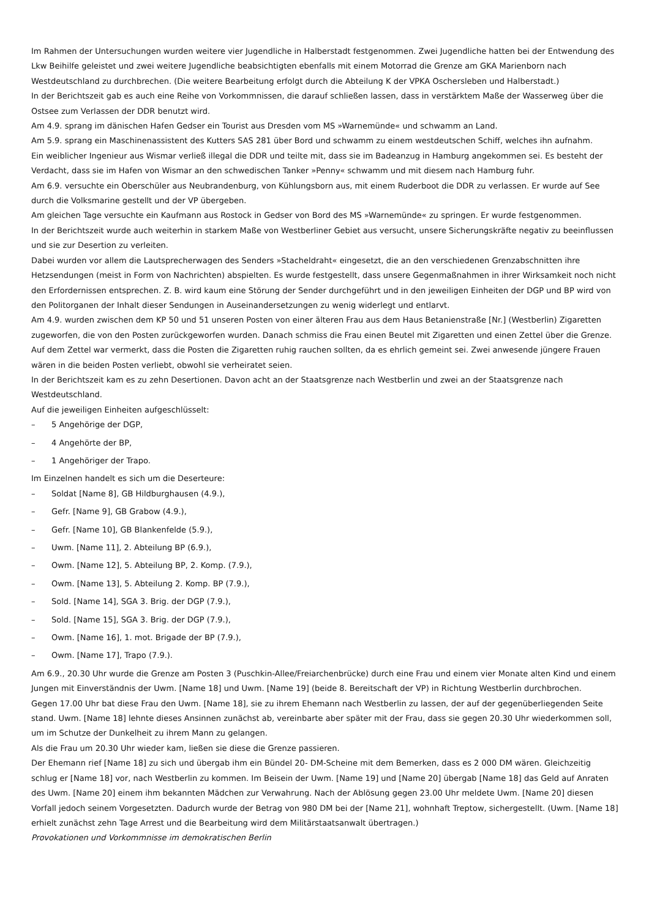Im Rahmen der Untersuchungen wurden weitere vier Jugendliche in Halberstadt festgenommen. Zwei Jugendliche hatten bei der Entwendung des Lkw Beihilfe geleistet und zwei weitere Jugendliche beabsichtigten ebenfalls mit einem Motorrad die Grenze am GKA Marienborn nach Westdeutschland zu durchbrechen. (Die weitere Bearbeitung erfolgt durch die Abteilung K der VPKA Oschersleben und Halberstadt.)
In der Berichtszeit gab es auch eine Reihe von Vorkommnissen, die darauf schließen lassen, dass in verstärktem Maße der Wasserweg über die Ostsee zum Verlassen der DDR benutzt wird.
Am 4.9. sprang im dänischen Hafen Gedser ein Tourist aus Dresden vom MS »Warnemünde« und schwamm an Land.
Am 5.9. sprang ein Maschinenassistent des Kutters SAS 281 über Bord und schwamm zu einem westdeutschen Schiff, welches ihn aufnahm.
Ein weiblicher Ingenieur aus Wismar verließ illegal die DDR und teilte mit, dass sie im Badeanzug in Hamburg angekommen sei. Es besteht der Verdacht, dass sie im Hafen von Wismar an den schwedischen Tanker »Penny« schwamm und mit diesem nach Hamburg fuhr.
Am 6.9. versuchte ein Oberschüler aus Neubrandenburg, von Kühlungsborn aus, mit einem Ruderboot die DDR zu verlassen. Er wurde auf See durch die Volksmarine gestellt und der VP übergeben.
Am gleichen Tage versuchte ein Kaufmann aus Rostock in Gedser von Bord des MS »Warnemünde« zu springen. Er wurde festgenommen.
In der Berichtszeit wurde auch weiterhin in starkem Maße von Westberliner Gebiet aus versucht, unsere Sicherungskräfte negativ zu beeinflussen und sie zur Desertion zu verleiten.
Dabei wurden vor allem die Lautsprecherwagen des Senders »Stacheldraht« eingesetzt, die an den verschiedenen Grenzabschnitten ihre Hetzsendungen (meist in Form von Nachrichten) abspielten. Es wurde festgestellt, dass unsere Gegenmaßnahmen in ihrer Wirksamkeit noch nicht den Erfordernissen entsprechen. Z. B. wird kaum eine Störung der Sender durchgeführt und in den jeweiligen Einheiten der DGP und BP wird von den Politorganen der Inhalt dieser Sendungen in Auseinandersetzungen zu wenig widerlegt und entlarvt.
Am 4.9. wurden zwischen dem KP 50 und 51 unseren Posten von einer älteren Frau aus dem Haus Betanienstraße [Nr.] (Westberlin) Zigaretten zugeworfen, die von den Posten zurückgeworfen wurden. Danach schmiss die Frau einen Beutel mit Zigaretten und einen Zettel über die Grenze. Auf dem Zettel war vermerkt, dass die Posten die Zigaretten ruhig rauchen sollten, da es ehrlich gemeint sei. Zwei anwesende jüngere Frauen wären in die beiden Posten verliebt, obwohl sie verheiratet seien.
In der Berichtszeit kam es zu zehn Desertionen. Davon acht an der Staatsgrenze nach Westberlin und zwei an der Staatsgrenze nach Westdeutschland.
Auf die jeweiligen Einheiten aufgeschlüsselt:
– 5 Angehörige der DGP,
– 4 Angehörte der BP,
– 1 Angehöriger der Trapo.
Im Einzelnen handelt es sich um die Deserteure:
– Soldat [Name 8], GB Hildburghausen (4.9.),
– Gefr. [Name 9], GB Grabow (4.9.),
– Gefr. [Name 10], GB Blankenfelde (5.9.),
– Uwm. [Name 11], 2. Abteilung BP (6.9.),
– Owm. [Name 12], 5. Abteilung BP, 2. Komp. (7.9.),
– Owm. [Name 13], 5. Abteilung 2. Komp. BP (7.9.),
– Sold. [Name 14], SGA 3. Brig. der DGP (7.9.),
– Sold. [Name 15], SGA 3. Brig. der DGP (7.9.),
– Owm. [Name 16], 1. mot. Brigade der BP (7.9.),
– Owm. [Name 17], Trapo (7.9.).
Am 6.9., 20.30 Uhr wurde die Grenze am Posten 3 (Puschkin-Allee/Freiarchenbrücke) durch eine Frau und einem vier Monate alten Kind und einem Jungen mit Einverständnis der Uwm. [Name 18] und Uwm. [Name 19] (beide 8. Bereitschaft der VP) in Richtung Westberlin durchbrochen.
Gegen 17.00 Uhr bat diese Frau den Uwm. [Name 18], sie zu ihrem Ehemann nach Westberlin zu lassen, der auf der gegenüberliegenden Seite stand. Uwm. [Name 18] lehnte dieses Ansinnen zunächst ab, vereinbarte aber später mit der Frau, dass sie gegen 20.30 Uhr wiederkommen soll, um im Schutze der Dunkelheit zu ihrem Mann zu gelangen.
Als die Frau um 20.30 Uhr wieder kam, ließen sie diese die Grenze passieren.
Der Ehemann rief [Name 18] zu sich und übergab ihm ein Bündel 20- DM-Scheine mit dem Bemerken, dass es 2 000 DM wären. Gleichzeitig schlug er [Name 18] vor, nach Westberlin zu kommen. Im Beisein der Uwm. [Name 19] und [Name 20] übergab [Name 18] das Geld auf Anraten des Uwm. [Name 20] einem ihm bekannten Mädchen zur Verwahrung. Nach der Ablösung gegen 23.00 Uhr meldete Uwm. [Name 20] diesen Vorfall jedoch seinem Vorgesetzten. Dadurch wurde der Betrag von 980 DM bei der [Name 21], wohnhaft Treptow, sichergestellt. (Uwm. [Name 18] erhielt zunächst zehn Tage Arrest und die Bearbeitung wird dem Militärstaatsanwalt übertragen.)
Provokationen und Vorkommnisse im demokratischen Berlin